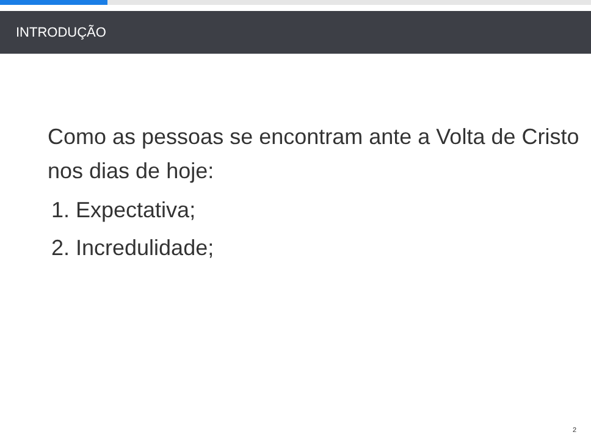INTRODUÇÃO
Como as pessoas se encontram ante a Volta de Cristo nos dias de hoje:
1. Expectativa;
2. Incredulidade;
2